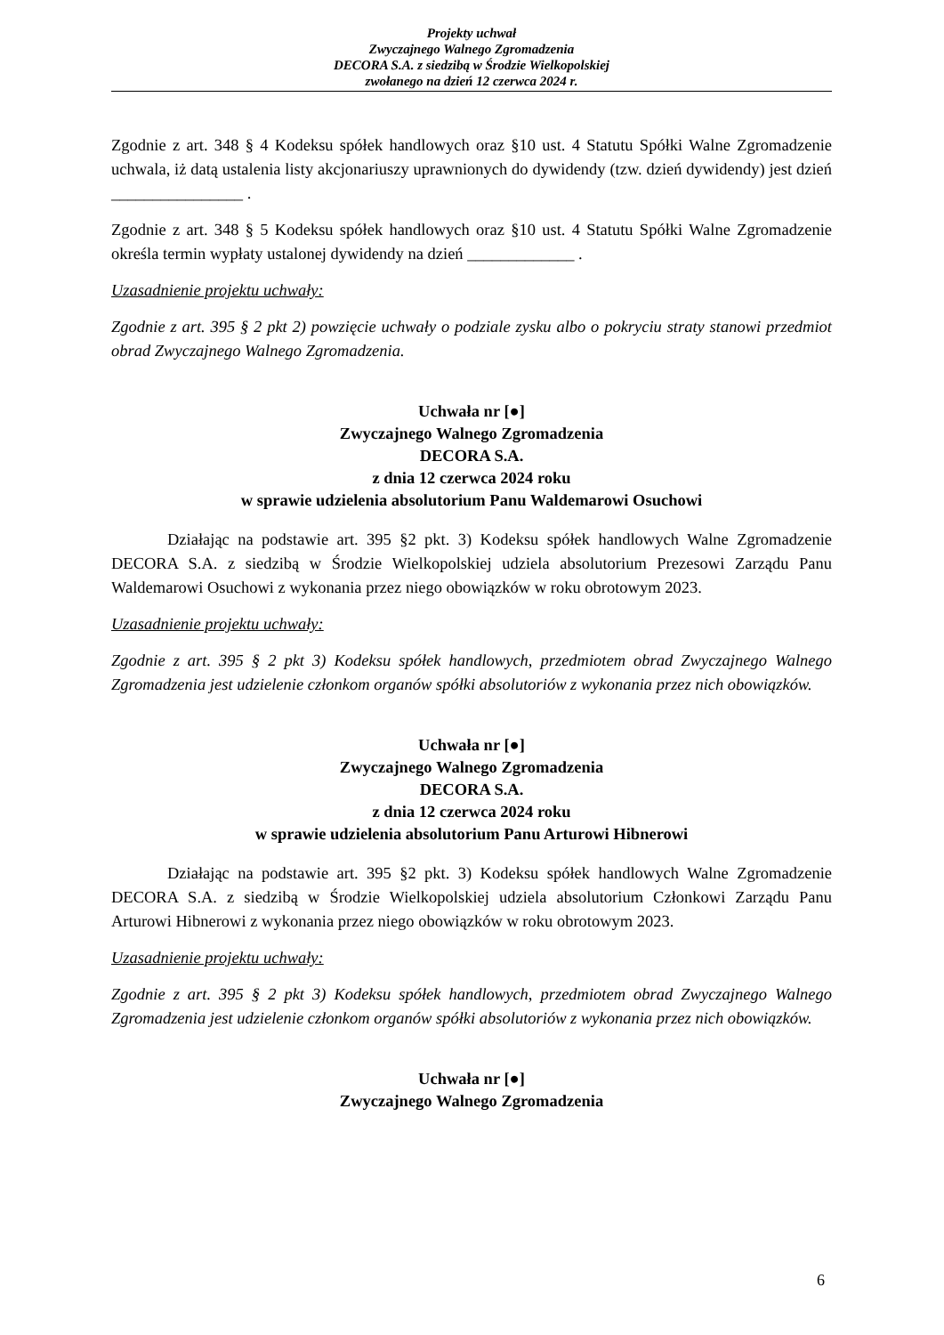Projekty uchwał
Zwyczajnego Walnego Zgromadzenia
DECORA S.A. z siedzibą w Środzie Wielkopolskiej
zwołanego na dzień 12 czerwca 2024 r.
Zgodnie z art. 348 § 4 Kodeksu spółek handlowych oraz §10 ust. 4 Statutu Spółki Walne Zgromadzenie uchwala, iż datą ustalenia listy akcjonariuszy uprawnionych do dywidendy (tzw. dzień dywidendy) jest dzień ________________ .
Zgodnie z art. 348 § 5 Kodeksu spółek handlowych oraz §10 ust. 4 Statutu Spółki Walne Zgromadzenie określa termin wypłaty ustalonej dywidendy na dzień _____________ .
Uzasadnienie projektu uchwały:
Zgodnie z art. 395 § 2 pkt 2) powzięcie uchwały o podziale zysku albo o pokryciu straty stanowi przedmiot obrad Zwyczajnego Walnego Zgromadzenia.
Uchwała nr [●]
Zwyczajnego Walnego Zgromadzenia
DECORA S.A.
z dnia 12 czerwca 2024 roku
w sprawie udzielenia absolutorium Panu Waldemarowi Osuchowi
Działając na podstawie art. 395 §2 pkt. 3) Kodeksu spółek handlowych Walne Zgromadzenie DECORA S.A. z siedzibą w Środzie Wielkopolskiej udziela absolutorium Prezesowi Zarządu Panu Waldemarowi Osuchowi z wykonania przez niego obowiązków w roku obrotowym 2023.
Uzasadnienie projektu uchwały:
Zgodnie z art. 395 § 2 pkt 3) Kodeksu spółek handlowych, przedmiotem obrad Zwyczajnego Walnego Zgromadzenia jest udzielenie członkom organów spółki absolutoriów z wykonania przez nich obowiązków.
Uchwała nr [●]
Zwyczajnego Walnego Zgromadzenia
DECORA S.A.
z dnia 12 czerwca 2024 roku
w sprawie udzielenia absolutorium Panu Arturowi Hibnerowi
Działając na podstawie art. 395 §2 pkt. 3) Kodeksu spółek handlowych Walne Zgromadzenie DECORA S.A. z siedzibą w Środzie Wielkopolskiej udziela absolutorium Członkowi Zarządu Panu Arturowi Hibnerowi z wykonania przez niego obowiązków w roku obrotowym 2023.
Uzasadnienie projektu uchwały:
Zgodnie z art. 395 § 2 pkt 3) Kodeksu spółek handlowych, przedmiotem obrad Zwyczajnego Walnego Zgromadzenia jest udzielenie członkom organów spółki absolutoriów z wykonania przez nich obowiązków.
Uchwała nr [●]
Zwyczajnego Walnego Zgromadzenia
6